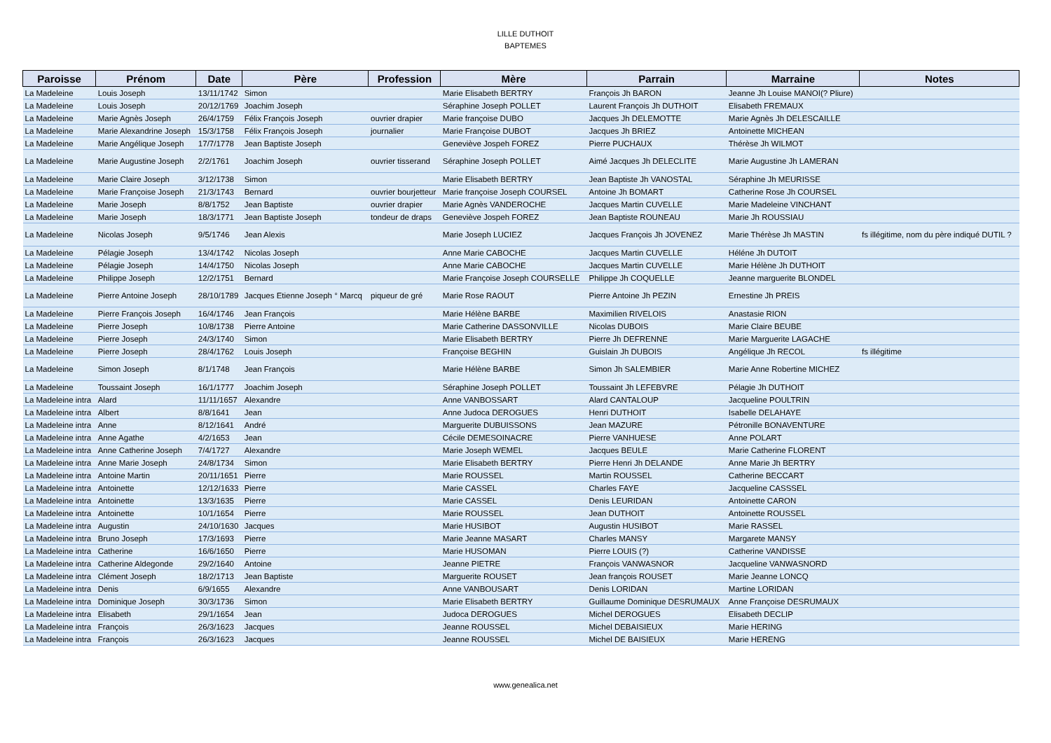LILLE DUTHOIT
BAPTEMES
| Paroisse | Prénom | Date | Père | Profession | Mère | Parrain | Marraine | Notes |
| --- | --- | --- | --- | --- | --- | --- | --- | --- |
| La Madeleine | Louis Joseph | 13/11/1742 | Simon | | Marie Elisabeth BERTRY | François Jh BARON | Jeanne Jh Louise MANOI(? Pliure) | |
| La Madeleine | Louis Joseph | 20/12/1769 | Joachim Joseph | | Séraphine Joseph POLLET | Laurent François Jh DUTHOIT | Elisabeth FREMAUX | |
| La Madeleine | Marie Agnès Joseph | 26/4/1759 | Félix François Joseph | ouvrier drapier | Marie françoise DUBO | Jacques Jh DELEMOTTE | Marie Agnès Jh DELESCAILLE | |
| La Madeleine | Marie Alexandrine Joseph | 15/3/1758 | Félix François Joseph | journalier | Marie Françoise DUBOT | Jacques Jh BRIEZ | Antoinette MICHEAN | |
| La Madeleine | Marie Angélique Joseph | 17/7/1778 | Jean Baptiste Joseph | | Geneviève Jospeh FOREZ | Pierre PUCHAUX | Thérèse Jh WILMOT | |
| La Madeleine | Marie Augustine Joseph | 2/2/1761 | Joachim Joseph | ouvrier tisserand | Séraphine Joseph POLLET | Aimé Jacques Jh DELECLITE | Marie Augustine Jh LAMERAN | |
| La Madeleine | Marie Claire Joseph | 3/12/1738 | Simon | | Marie Elisabeth BERTRY | Jean Baptiste Jh VANOSTAL | Séraphine Jh MEURISSE | |
| La Madeleine | Marie Françoise Joseph | 21/3/1743 | Bernard | ouvrier bourjetteur | Marie françoise Joseph COURSEL | Antoine Jh BOMART | Catherine Rose Jh COURSEL | |
| La Madeleine | Marie Joseph | 8/8/1752 | Jean Baptiste | ouvrier drapier | Marie Agnès VANDEROCHE | Jacques Martin CUVELLE | Marie Madeleine VINCHANT | |
| La Madeleine | Marie Joseph | 18/3/1771 | Jean Baptiste Joseph | tondeur de draps | Geneviève Jospeh FOREZ | Jean Baptiste ROUNEAU | Marie Jh ROUSSIAU | |
| La Madeleine | Nicolas Joseph | 9/5/1746 | Jean Alexis | | Marie Joseph LUCIEZ | Jacques François Jh JOVENEZ | Marie Thérèse Jh MASTIN | fs illégitime, nom du père indiqué DUTIL ? |
| La Madeleine | Pélagie Joseph | 13/4/1742 | Nicolas Joseph | | Anne Marie CABOCHE | Jacques Martin CUVELLE | Héléne Jh DUTOIT | |
| La Madeleine | Pélagie Joseph | 14/4/1750 | Nicolas Joseph | | Anne Marie CABOCHE | Jacques Martin CUVELLE | Marie Hélène Jh DUTHOIT | |
| La Madeleine | Philippe Joseph | 12/2/1751 | Bernard | | Marie Françoise Joseph COURSELLE | Philippe Jh COQUELLE | Jeanne marguerite BLONDEL | |
| La Madeleine | Pierre Antoine Joseph | 28/10/1789 | Jacques Etienne Joseph ° Marcq | piqueur de gré | Marie Rose RAOUT | Pierre Antoine Jh PEZIN | Ernestine Jh PREIS | |
| La Madeleine | Pierre François Joseph | 16/4/1746 | Jean François | | Marie Hélène BARBE | Maximilien RIVELOIS | Anastasie RION | |
| La Madeleine | Pierre Joseph | 10/8/1738 | Pierre Antoine | | Marie Catherine DASSONVILLE | Nicolas DUBOIS | Marie Claire BEUBE | |
| La Madeleine | Pierre Joseph | 24/3/1740 | Simon | | Marie Elisabeth BERTRY | Pierre Jh DEFRENNE | Marie Marguerite LAGACHE | |
| La Madeleine | Pierre Joseph | 28/4/1762 | Louis Joseph | | Françoise BEGHIN | Guislain Jh DUBOIS | Angélique Jh RECOL | fs illégitime |
| La Madeleine | Simon Joseph | 8/1/1748 | Jean François | | Marie Hélène BARBE | Simon Jh SALEMBIER | Marie Anne Robertine MICHEZ | |
| La Madeleine | Toussaint Joseph | 16/1/1777 | Joachim Joseph | | Séraphine Joseph POLLET | Toussaint Jh LEFEBVRE | Pélagie Jh DUTHOIT | |
| La Madeleine intra | Alard | 11/11/1657 | Alexandre | | Anne VANBOSSART | Alard CANTALOUP | Jacqueline POULTRIN | |
| La Madeleine intra | Albert | 8/8/1641 | Jean | | Anne Judoca DEROGUES | Henri DUTHOIT | Isabelle DELAHAYE | |
| La Madeleine intra | Anne | 8/12/1641 | André | | Marguerite DUBUISSONS | Jean MAZURE | Pétronille BONAVENTURE | |
| La Madeleine intra | Anne Agathe | 4/2/1653 | Jean | | Cécile DEMESOINACRE | Pierre VANHUESE | Anne POLART | |
| La Madeleine intra | Anne Catherine Joseph | 7/4/1727 | Alexandre | | Marie Joseph WEMEL | Jacques BEULE | Marie Catherine FLORENT | |
| La Madeleine intra | Anne Marie Joseph | 24/8/1734 | Simon | | Marie Elisabeth BERTRY | Pierre Henri Jh DELANDE | Anne Marie Jh BERTRY | |
| La Madeleine intra | Antoine Martin | 20/11/1651 | Pierre | | Marie ROUSSEL | Martin ROUSSEL | Catherine BECCART | |
| La Madeleine intra | Antoinette | 12/12/1633 | Pierre | | Marie CASSEL | Charles FAYE | Jacqueline CASSSEL | |
| La Madeleine intra | Antoinette | 13/3/1635 | Pierre | | Marie CASSEL | Denis LEURIDAN | Antoinette CARON | |
| La Madeleine intra | Antoinette | 10/1/1654 | Pierre | | Marie ROUSSEL | Jean DUTHOIT | Antoinette ROUSSEL | |
| La Madeleine intra | Augustin | 24/10/1630 | Jacques | | Marie HUSIBOT | Augustin HUSIBOT | Marie RASSEL | |
| La Madeleine intra | Bruno Joseph | 17/3/1693 | Pierre | | Marie Jeanne MASART | Charles MANSY | Margarete MANSY | |
| La Madeleine intra | Catherine | 16/6/1650 | Pierre | | Marie HUSOMAN | Pierre LOUIS (?) | Catherine VANDISSE | |
| La Madeleine intra | Catherine Aldegonde | 29/2/1640 | Antoine | | Jeanne PIETRE | François VANWASNOR | Jacqueline VANWASNORD | |
| La Madeleine intra | Clément Joseph | 18/2/1713 | Jean Baptiste | | Marguerite ROUSET | Jean françois ROUSET | Marie Jeanne LONCQ | |
| La Madeleine intra | Denis | 6/9/1655 | Alexandre | | Anne VANBOUSART | Denis LORIDAN | Martine LORIDAN | |
| La Madeleine intra | Dominique Joseph | 30/3/1736 | Simon | | Marie Elisabeth BERTRY | Guillaume Dominique DESRUMAUX | Anne Françoise DESRUMAUX | |
| La Madeleine intra | Elisabeth | 29/1/1654 | Jean | | Judoca DEROGUES | Michel DEROGUES | Elisabeth DECLIP | |
| La Madeleine intra | François | 26/3/1623 | Jacques | | Jeanne ROUSSEL | Michel DEBAISIEUX | Marie HERING | |
| La Madeleine intra | François | 26/3/1623 | Jacques | | Jeanne ROUSSEL | Michel DE BAISIEUX | Marie HERENG | |
www.genealica.net